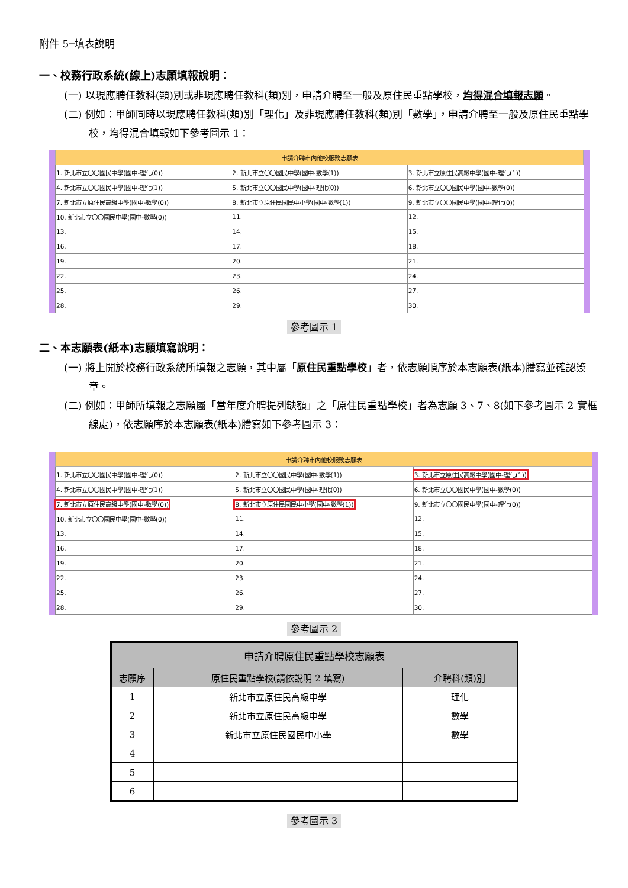附件 5─填表說明
一、校務行政系統(線上)志願填報說明：
(一) 以現應聘任教科(類)別或非現應聘任教科(類)別，申請介聘至一般及原住民重點學校，均得混合填報志願。
(二) 例如：甲師同時以現應聘任教科(類)別「理化」及非現應聘任教科(類)別「數學」，申請介聘至一般及原住民重點學校，均得混合填報如下參考圖示 1：
| 申請介聘市內他校服務志願表 | | |
| --- | --- | --- |
| 1. 新北市立〇〇國民中學(國中-理化(0)) | 2. 新北市立〇〇國民中學(國中-數學(1)) | 3. 新北市立原住民高級中學(國中-理化(1)) |
| 4. 新北市立〇〇國民中學(國中-理化(1)) | 5. 新北市立〇〇國民中學(國中-理化(0)) | 6. 新北市立〇〇國民中學(國中-數學(0)) |
| 7. 新北市立原住民高級中學(國中-數學(0)) | 8. 新北市立原住民國民中小學(國中-數學(1)) | 9. 新北市立〇〇國民中學(國中-理化(0)) |
| 10. 新北市立〇〇國民中學(國中-數學(0)) | 11. | 12. |
| 13. | 14. | 15. |
| 16. | 17. | 18. |
| 19. | 20. | 21. |
| 22. | 23. | 24. |
| 25. | 26. | 27. |
| 28. | 29. | 30. |
參考圖示 1
二、本志願表(紙本)志願填寫說明：
(一) 將上開於校務行政系統所填報之志願，其中屬「原住民重點學校」者，依志願順序於本志願表(紙本)謄寫並確認簽章。
(二) 例如：甲師所填報之志願屬「當年度介聘提列缺額」之「原住民重點學校」者為志願 3、7、8(如下參考圖示 2 實框線處)，依志願序於本志願表(紙本)謄寫如下參考圖示 3：
| 申請介聘市內他校服務志願表 | | |
| --- | --- | --- |
| 1. 新北市立〇〇國民中學(國中-理化(0)) | 2. 新北市立〇〇國民中學(國中-數學(1)) | 3. 新北市立原住民高級中學(國中-理化(1)) |
| 4. 新北市立〇〇國民中學(國中-理化(1)) | 5. 新北市立〇〇國民中學(國中-理化(0)) | 6. 新北市立〇〇國民中學(國中-數學(0)) |
| 7. 新北市立原住民高級中學(國中-數學(0)) | 8. 新北市立原住民國民中小學(國中-數學(1)) | 9. 新北市立〇〇國民中學(國中-理化(0)) |
| 10. 新北市立〇〇國民中學(國中-數學(0)) | 11. | 12. |
| 13. | 14. | 15. |
| 16. | 17. | 18. |
| 19. | 20. | 21. |
| 22. | 23. | 24. |
| 25. | 26. | 27. |
| 28. | 29. | 30. |
參考圖示 2
| 申請介聘原住民重點學校志願表 | | |
| --- | --- | --- |
| 志願序 | 原住民重點學校(請依說明 2 填寫) | 介聘科(類)別 |
| 1 | 新北市立原住民高級中學 | 理化 |
| 2 | 新北市立原住民高級中學 | 數學 |
| 3 | 新北市立原住民國民中小學 | 數學 |
| 4 | | |
| 5 | | |
| 6 | | |
參考圖示 3